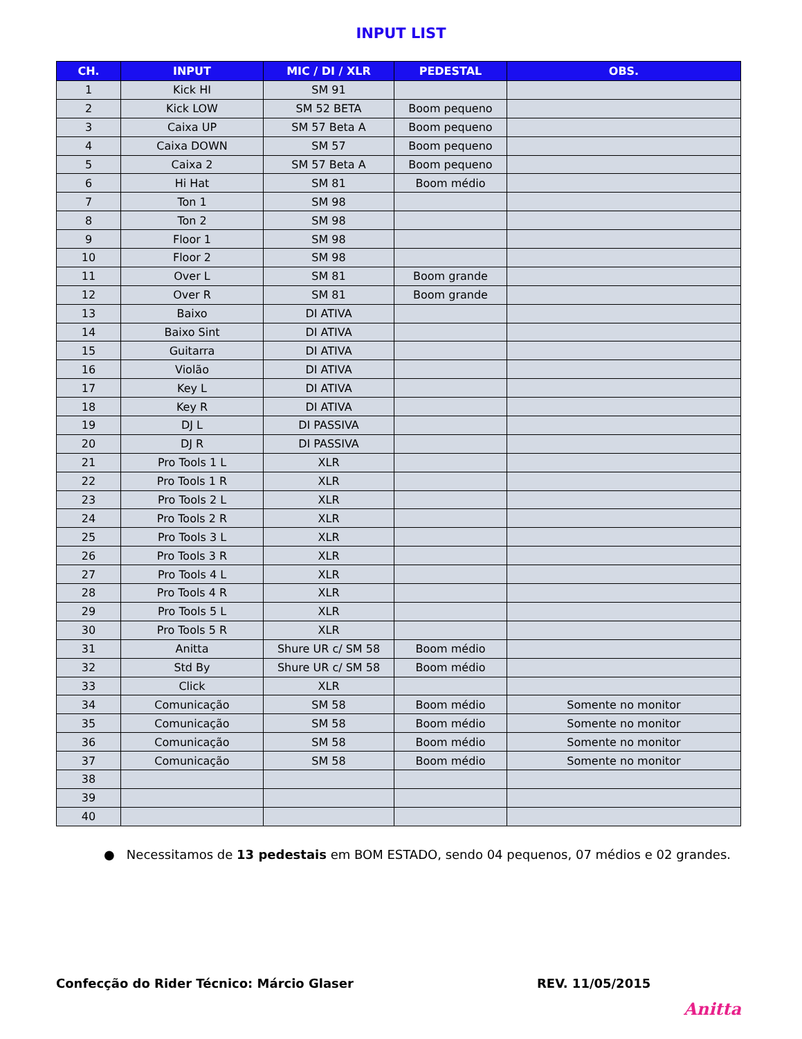INPUT LIST
| CH. | INPUT | MIC / DI / XLR | PEDESTAL | OBS. |
| --- | --- | --- | --- | --- |
| 1 | Kick HI | SM 91 | | |
| 2 | Kick LOW | SM 52 BETA | Boom pequeno | |
| 3 | Caixa UP | SM 57 Beta A | Boom pequeno | |
| 4 | Caixa DOWN | SM 57 | Boom pequeno | |
| 5 | Caixa 2 | SM 57 Beta A | Boom pequeno | |
| 6 | Hi Hat | SM 81 | Boom médio | |
| 7 | Ton 1 | SM 98 | | |
| 8 | Ton 2 | SM 98 | | |
| 9 | Floor 1 | SM 98 | | |
| 10 | Floor 2 | SM 98 | | |
| 11 | Over L | SM 81 | Boom grande | |
| 12 | Over R | SM 81 | Boom grande | |
| 13 | Baixo | DI ATIVA | | |
| 14 | Baixo Sint | DI ATIVA | | |
| 15 | Guitarra | DI ATIVA | | |
| 16 | Violão | DI ATIVA | | |
| 17 | Key L | DI ATIVA | | |
| 18 | Key R | DI ATIVA | | |
| 19 | DJ L | DI PASSIVA | | |
| 20 | DJ R | DI PASSIVA | | |
| 21 | Pro Tools 1 L | XLR | | |
| 22 | Pro Tools 1 R | XLR | | |
| 23 | Pro Tools 2 L | XLR | | |
| 24 | Pro Tools 2 R | XLR | | |
| 25 | Pro Tools 3 L | XLR | | |
| 26 | Pro Tools 3 R | XLR | | |
| 27 | Pro Tools 4 L | XLR | | |
| 28 | Pro Tools 4 R | XLR | | |
| 29 | Pro Tools 5 L | XLR | | |
| 30 | Pro Tools 5 R | XLR | | |
| 31 | Anitta | Shure UR c/ SM 58 | Boom médio | |
| 32 | Std By | Shure UR c/ SM 58 | Boom médio | |
| 33 | Click | XLR | | |
| 34 | Comunicação | SM 58 | Boom médio | Somente no monitor |
| 35 | Comunicação | SM 58 | Boom médio | Somente no monitor |
| 36 | Comunicação | SM 58 | Boom médio | Somente no monitor |
| 37 | Comunicação | SM 58 | Boom médio | Somente no monitor |
| 38 | | | | |
| 39 | | | | |
| 40 | | | | |
● Necessitamos de 13 pedestais em BOM ESTADO, sendo 04 pequenos, 07 médios e 02 grandes.
Confecção do Rider Técnico: Márcio Glaser REV. 11/05/2015
Anitta